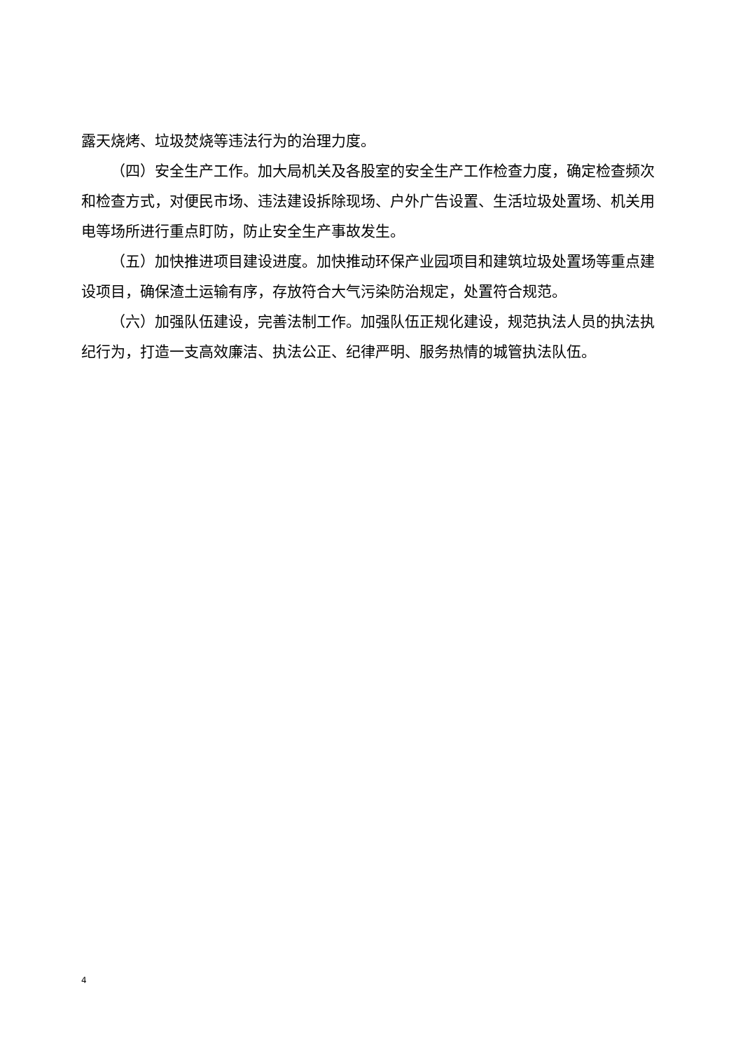露天烧烤、垃圾焚烧等违法行为的治理力度。
（四）安全生产工作。加大局机关及各股室的安全生产工作检查力度，确定检查频次和检查方式，对便民市场、违法建设拆除现场、户外广告设置、生活垃圾处置场、机关用电等场所进行重点盯防，防止安全生产事故发生。
（五）加快推进项目建设进度。加快推动环保产业园项目和建筑垃圾处置场等重点建设项目，确保渣土运输有序，存放符合大气污染防治规定，处置符合规范。
（六）加强队伍建设，完善法制工作。加强队伍正规化建设，规范执法人员的执法执纪行为，打造一支高效廉洁、执法公正、纪律严明、服务热情的城管执法队伍。
4